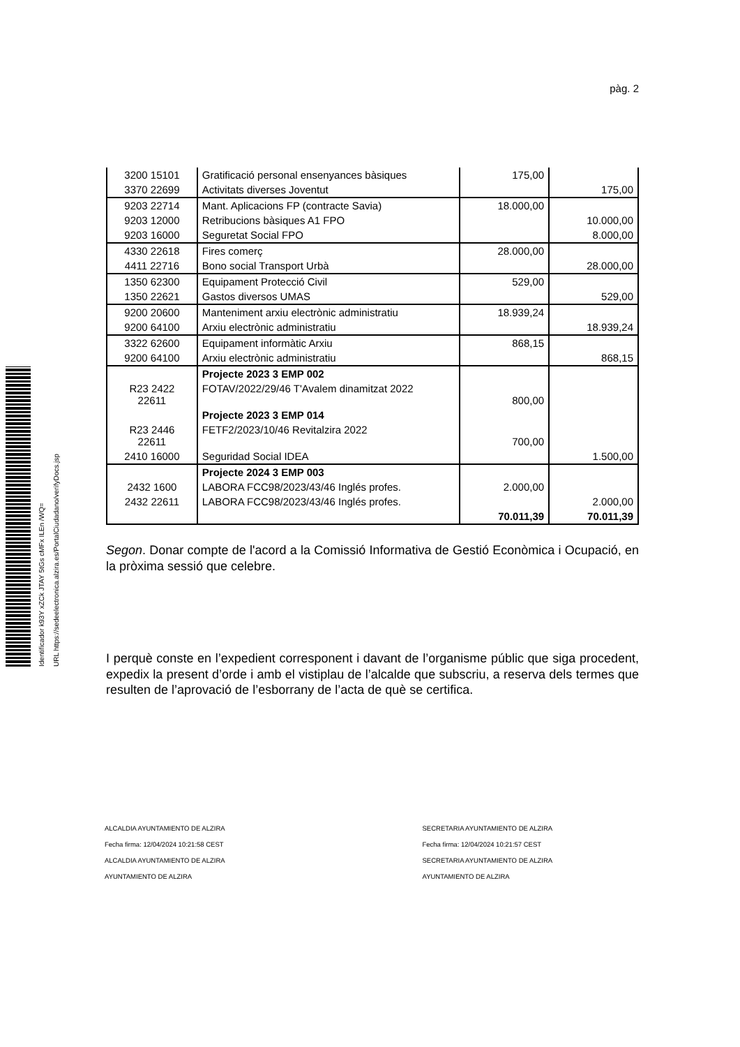Identificador k93Y xZCk JTAY 5tGs cMFx ILEn /WQ=
URL https://sedeelectronica.alzira.es/PortalCiudadano/verifyDocs.jsp
pàg. 2
| 3200 15101 | Gratificació personal ensenyances bàsiques | 175,00 | |
| 3370 22699 | Activitats diverses Joventut | | 175,00 |
| 9203 22714 | Mant. Aplicacions FP (contracte Savia) | 18.000,00 | |
| 9203 12000 | Retribucions bàsiques A1 FPO | | 10.000,00 |
| 9203 16000 | Seguretat Social FPO | | 8.000,00 |
| 4330 22618 | Fires comerç | 28.000,00 | |
| 4411 22716 | Bono social Transport Urbà | | 28.000,00 |
| 1350 62300 | Equipament Protecció Civil | 529,00 | |
| 1350 22621 | Gastos diversos UMAS | | 529,00 |
| 9200 20600 | Manteniment arxiu electrònic administratiu | 18.939,24 | |
| 9200 64100 | Arxiu electrònic administratiu | | 18.939,24 |
| 3322 62600 | Equipament informàtic Arxiu | 868,15 | |
| 9200 64100 | Arxiu electrònic administratiu | | 868,15 |
| | Projecte 2023 3 EMP 002 | | |
| R23 2422 22611 | FOTAV/2022/29/46 T'Avalem dinamitzat 2022 | 800,00 | |
| | Projecte 2023 3 EMP 014 | | |
| R23 2446 22611 | FETF2/2023/10/46 Revitalzira 2022 | 700,00 | |
| 2410 16000 | Seguridad Social IDEA | | 1.500,00 |
| | Projecte 2024 3 EMP 003 | | |
| 2432 1600 | LABORA FCC98/2023/43/46 Inglés profes. | 2.000,00 | |
| 2432 22611 | LABORA FCC98/2023/43/46 Inglés profes. | | 2.000,00 |
| | | 70.011,39 | 70.011,39 |
Segon. Donar compte de l'acord a la Comissió Informativa de Gestió Econòmica i Ocupació, en la pròxima sessió que celebre.
I perquè conste en l’expedient corresponent i davant de l’organisme públic que siga procedent, expedix la present d’orde i amb el vistiplau de l’alcalde que subscriu, a reserva dels termes que resulten de l’aprovació de l’esborrany de l’acta de què se certifica.
ALCALDIA AYUNTAMIENTO DE ALZIRA
Fecha firma: 12/04/2024 10:21:58 CEST
ALCALDIA AYUNTAMIENTO DE ALZIRA
AYUNTAMIENTO DE ALZIRA
SECRETARIA AYUNTAMIENTO DE ALZIRA
Fecha firma: 12/04/2024 10:21:57 CEST
SECRETARIA AYUNTAMIENTO DE ALZIRA
AYUNTAMIENTO DE ALZIRA